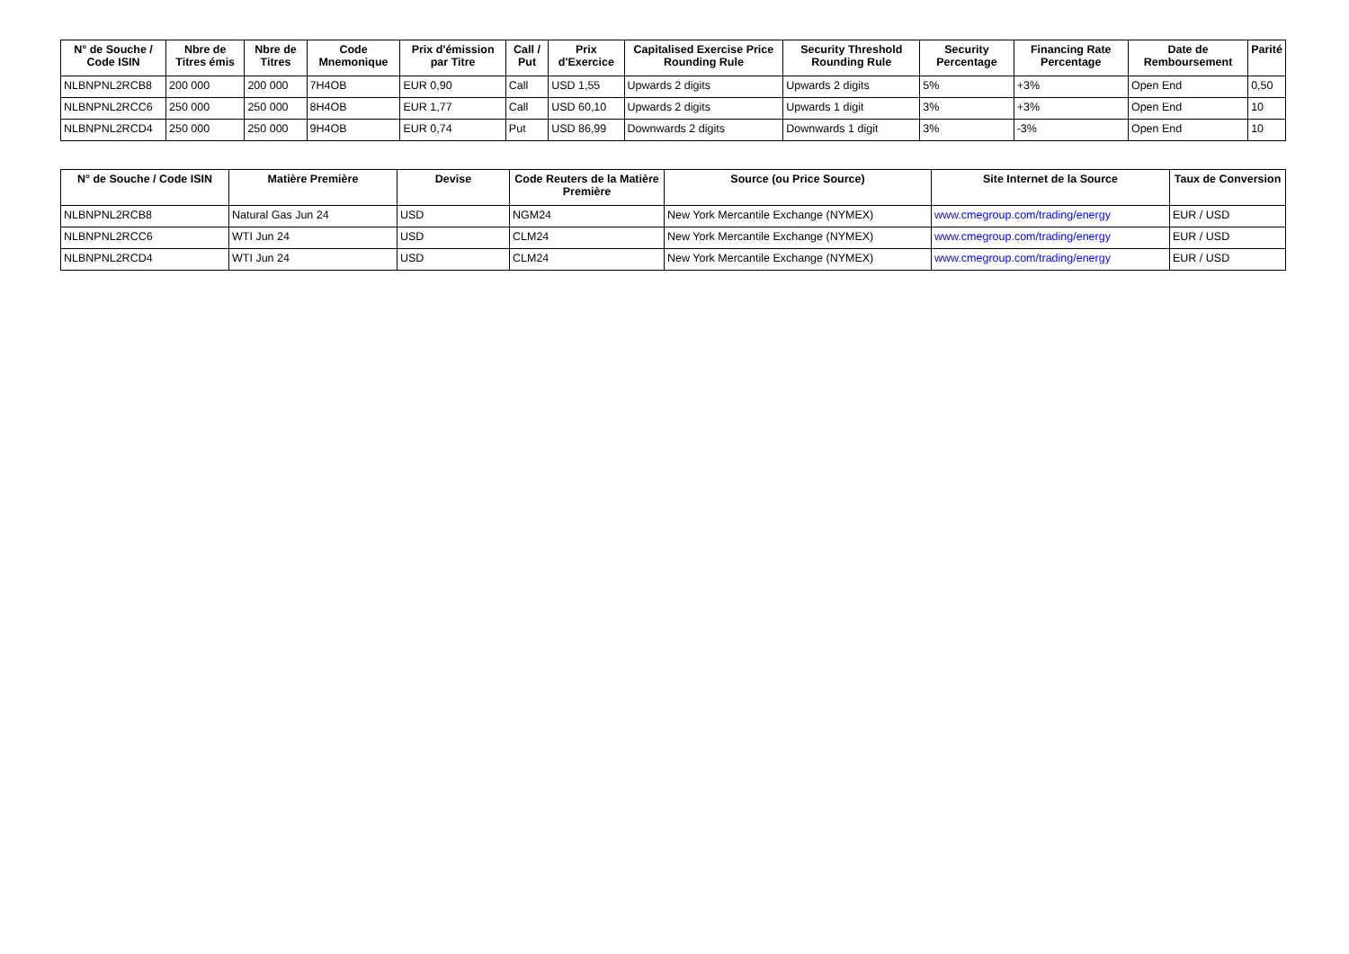| N° de Souche / Code ISIN | Nbre de Titres émis | Nbre de Titres | Code Mnemonique | Prix d'émission par Titre | Call / Put | Prix d'Exercice | Capitalised Exercise Price Rounding Rule | Security Threshold Rounding Rule | Security Percentage | Financing Rate Percentage | Date de Remboursement | Parité |
| --- | --- | --- | --- | --- | --- | --- | --- | --- | --- | --- | --- | --- |
| NLBNPNL2RCB8 | 200 000 | 200 000 | 7H4OB | EUR 0,90 | Call | USD 1,55 | Upwards 2 digits | Upwards 2 digits | 5% | +3% | Open End | 0,50 |
| NLBNPNL2RCC6 | 250 000 | 250 000 | 8H4OB | EUR 1,77 | Call | USD 60,10 | Upwards 2 digits | Upwards 1 digit | 3% | +3% | Open End | 10 |
| NLBNPNL2RCD4 | 250 000 | 250 000 | 9H4OB | EUR 0,74 | Put | USD 86,99 | Downwards 2 digits | Downwards 1 digit | 3% | -3% | Open End | 10 |
| N° de Souche / Code ISIN | Matière Première | Devise | Code Reuters de la Matière Première | Source (ou Price Source) | Site Internet de la Source | Taux de Conversion |
| --- | --- | --- | --- | --- | --- | --- |
| NLBNPNL2RCB8 | Natural Gas Jun 24 | USD | NGM24 | New York Mercantile Exchange (NYMEX) | www.cmegroup.com/trading/energy | EUR / USD |
| NLBNPNL2RCC6 | WTI Jun 24 | USD | CLM24 | New York Mercantile Exchange (NYMEX) | www.cmegroup.com/trading/energy | EUR / USD |
| NLBNPNL2RCD4 | WTI Jun 24 | USD | CLM24 | New York Mercantile Exchange (NYMEX) | www.cmegroup.com/trading/energy | EUR / USD |